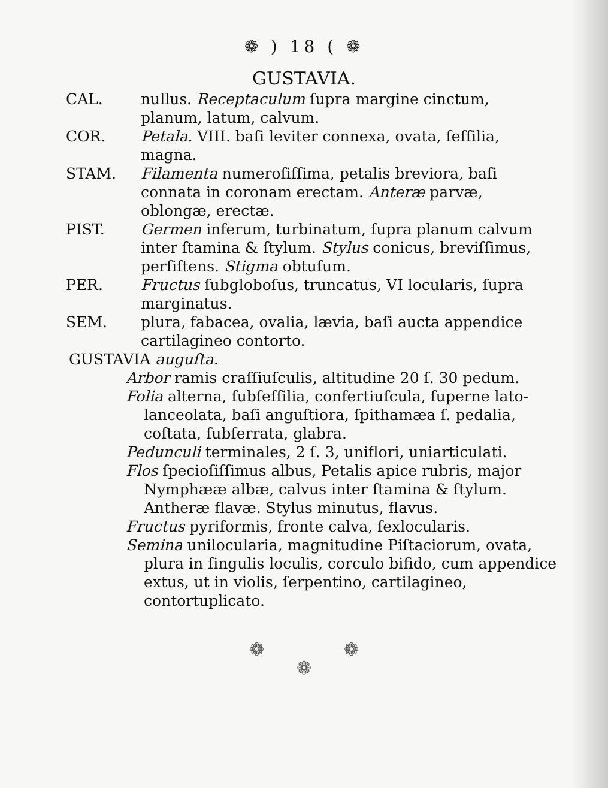❁ ) 18 ( ❁
GUSTAVIA.
CAL. nullus. Receptaculum ſupra margine cinctum, planum, latum, calvum.
COR. Petala. VIII. baſi leviter connexa, ovata, ſeſſilia, magna.
STAM. Filamenta numeroſiſſima, petalis breviora, baſi connata in coronam erectam. Anteræ parvæ, oblongæ, erectæ.
PIST. Germen inferum, turbinatum, ſupra planum calvum inter ſtamina & ſtylum. Stylus conicus, breviſſimus, perſiſtens. Stigma obtuſum.
PER. Fructus ſubgloboſus, truncatus, VI locularis, ſupra marginatus.
SEM. plura, fabacea, ovalia, lævia, baſi aucta appendice cartilagineo contorto.
GUSTAVIA auguſta.
Arbor ramis craſſiuſculis, altitudine 20 ſ. 30 pedum.
Folia alterna, ſubſeſſilia, confertiuſcula, ſuperne lato-lanceolata, baſi anguſtiora, ſpithamæa ſ. pedalia, coſtata, ſubſerrata, glabra.
Pedunculi terminales, 2 ſ. 3, uniflori, uniarticulati.
Flos ſpecioſiſſimus albus, Petalis apice rubris, major Nymphææ albæ, calvus inter ſtamina & ſtylum. Antheræ flavæ. Stylus minutus, flavus.
Fructus pyriformis, fronte calva, ſexlocularis.
Semina unilocularia, magnitudine Piſtaciorum, ovata, plura in ſingulis loculis, corculo bifido, cum appendice extus, ut in violis, ſerpentino, cartilagineo, contortuplicato.
❁ ❁
❁